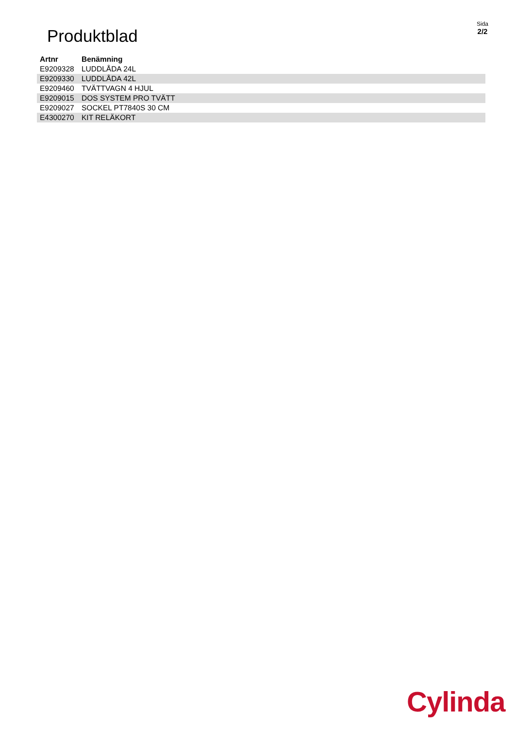Produktblad
Sida
2/2
| Artnr | Benämning |
| --- | --- |
| E9209328 | LUDDLÅDA 24L |
| E9209330 | LUDDLÅDA 42L |
| E9209460 | TVÄTTVAGN 4 HJUL |
| E9209015 | DOS SYSTEM PRO TVÄTT |
| E9209027 | SOCKEL PT7840S 30 CM |
| E4300270 | KIT RELÄKORT |
Cylinda